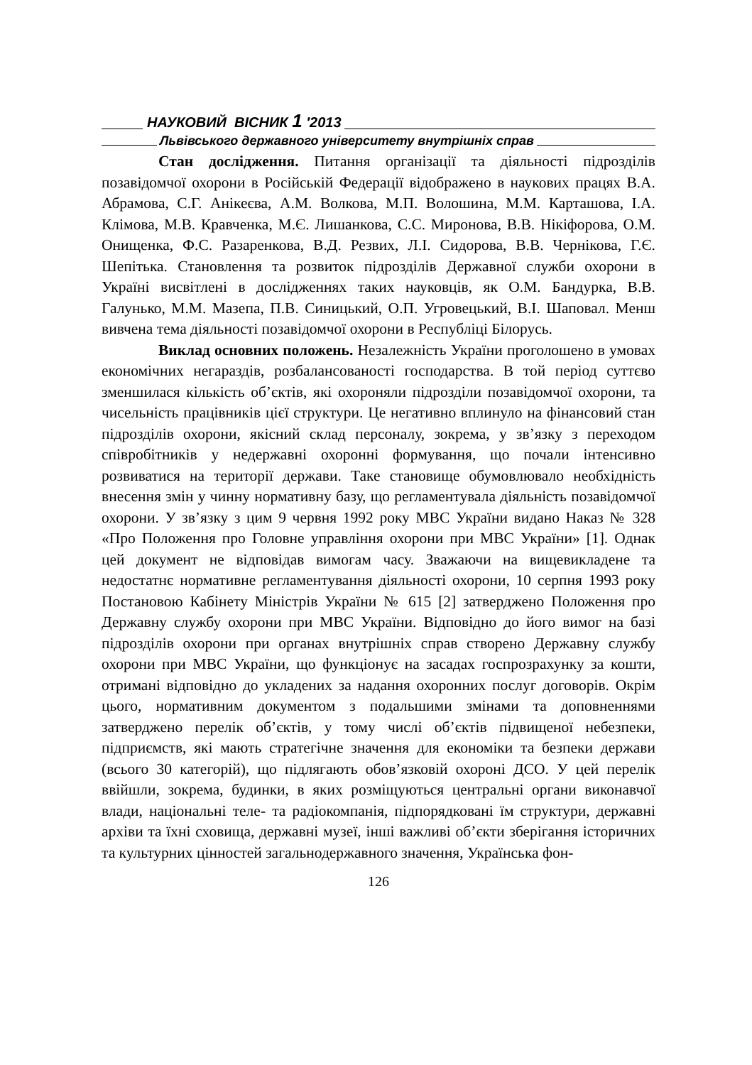НАУКОВИЙ ВІСНИК 1 ′2013
Львівського державного університету внутрішніх справ
Стан дослідження. Питання організації та діяльності підрозділів позавідомчої охорони в Російській Федерації відображено в наукових працях В.А. Абрамова, С.Г. Анікеєва, А.М. Волкова, М.П. Волошина, М.М. Карташова, І.А. Клімова, М.В. Кравченка, М.Є. Лишанкова, С.С. Миронова, В.В. Нікіфорова, О.М. Онищенка, Ф.С. Разаренкова, В.Д. Резвих, Л.І. Сидорова, В.В. Чернікова, Г.Є. Шепітька. Становлення та розвиток підрозділів Державної служби охорони в Україні висвітлені в дослідженнях таких науковців, як О.М. Бандурка, В.В. Галунько, М.М. Мазепа, П.В. Синицький, О.П. Угровецький, В.І. Шаповал. Менш вивчена тема діяльності позавідомчої охорони в Республіці Білорусь.
Виклад основних положень. Незалежність України проголошено в умовах економічних негараздів, розбалансованості господарства. В той період суттєво зменшилася кількість об’єктів, які охороняли підрозділи позавідомчої охорони, та чисельність працівників цієї структури. Це негативно вплинуло на фінансовий стан підрозділів охорони, якісний склад персоналу, зокрема, у зв’язку з переходом співробітників у недержавні охоронні формування, що почали інтенсивно розвиватися на території держави. Таке становище обумовлювало необхідність внесення змін у чинну нормативну базу, що регламентувала діяльність позавідомчої охорони. У зв’язку з цим 9 червня 1992 року МВС України видано Наказ № 328 «Про Положення про Головне управління охорони при МВС України» [1]. Однак цей документ не відповідав вимогам часу. Зважаючи на вищевикладене та недостатнє нормативне регламентування діяльності охорони, 10 серпня 1993 року Постановою Кабінету Міністрів України № 615 [2] затверджено Положення про Державну службу охорони при МВС України. Відповідно до його вимог на базі підрозділів охорони при органах внутрішніх справ створено Державну службу охорони при МВС України, що функціонує на засадах госпрозрахунку за кошти, отримані відповідно до укладених за надання охоронних послуг договорів. Окрім цього, нормативним документом з подальшими змінами та доповненнями затверджено перелік об’єктів, у тому числі об’єктів підвищеної небезпеки, підприємств, які мають стратегічне значення для економіки та безпеки держави (всього 30 категорій), що підлягають обов’язковій охороні ДСО. У цей перелік ввійшли, зокрема, будинки, в яких розміщуються центральні органи виконавчої влади, національні теле- та радіокомпанія, підпорядковані їм структури, державні архіви та їхні сховища, державні музеї, інші важливі об’єкти зберігання історичних та культурних цінностей загальнодержавного значення, Українська фон-
126